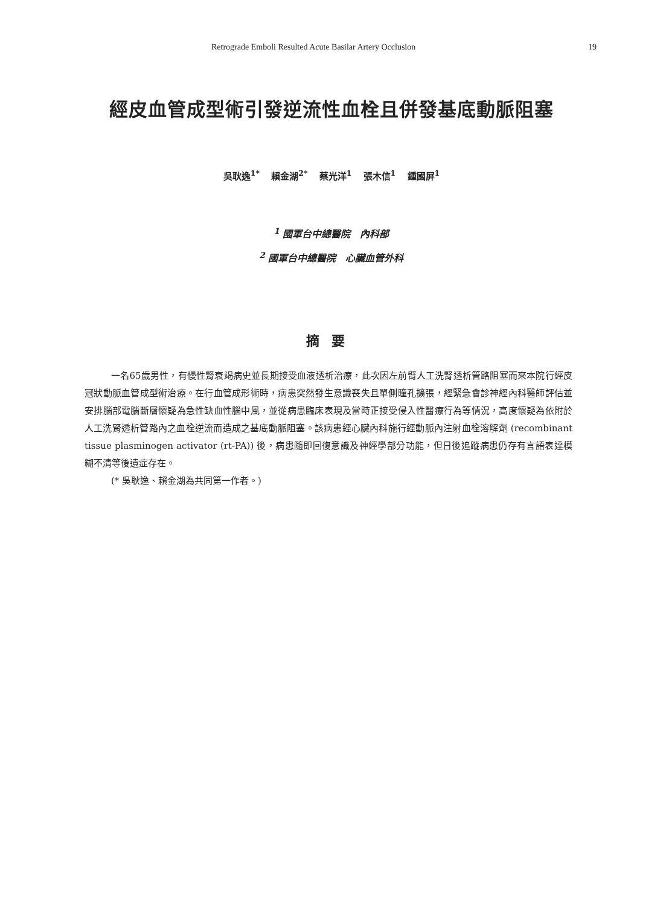Retrograde Emboli Resulted Acute Basilar Artery Occlusion 19
經皮血管成型術引發逆流性血栓且併發基底動脈阻塞
吳耿逸<sup>1*</sup> 賴金湖<sup>2*</sup> 蔡光洋<sup>1</sup> 張木信<sup>1</sup> 鍾國屏<sup>1</sup>
<sup>1</sup> 國軍台中總醫院　內科部
<sup>2</sup> 國軍台中總醫院　心臟血管外科
摘要
一名65歲男性，有慢性腎衰竭病史並長期接受血液透析治療，此次因左前臂人工洗腎透析管路阻塞而來本院行經皮冠狀動脈血管成型術治療。在行血管成形術時，病患突然發生意識喪失且單側瞳孔擴張，經緊急會診神經內科醫師評估並安排腦部電腦斷層懷疑為急性缺血性腦中風，並從病患臨床表現及當時正接受侵入性醫療行為等情況，高度懷疑為依附於人工洗腎透析管路內之血栓逆流而造成之基底動脈阻塞。該病患經心臟內科施行經動脈內注射血栓溶解劑 (recombinant tissue plasminogen activator (rt-PA)) 後，病患隨即回復意識及神經學部分功能，但日後追蹤病患仍存有言語表達模糊不清等後遺症存在。
(* 吳耿逸、賴金湖為共同第一作者。)